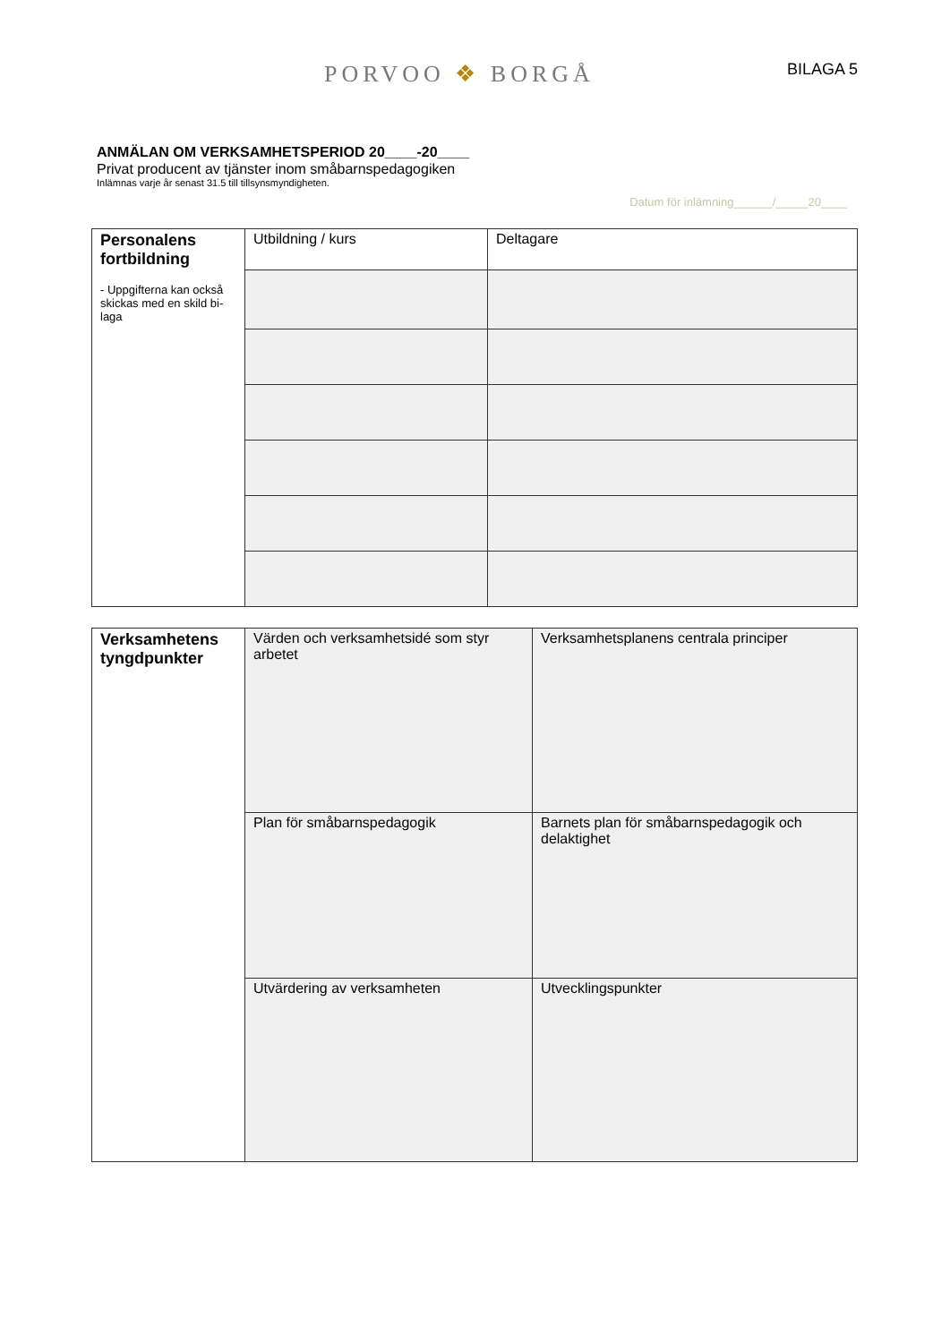PORVOO ❖ BORGÅ
BILAGA 5
ANMÄLAN OM VERKSAMHETSPERIOD 20____-20____
Privat producent av tjänster inom småbarnspedagogiken
Inlämnas varje år senast 31.5 till tillsynsmyndigheten.
Datum för inlämning______/_____20____
| Personalens fortbildning - Uppgifterna kan också skickas med en skild bi-laga | Utbildning / kurs | Deltagare |
| Verksamhetens tyngdpunkter | Värden och verksamhetsidé som styr arbetet | Verksamhetsplanens centrala principer |
| | Plan för småbarnspedagogik | Barnets plan för småbarnspedagogik och delaktighet |
| | Utvärdering av verksamheten | Utvecklingspunkter |